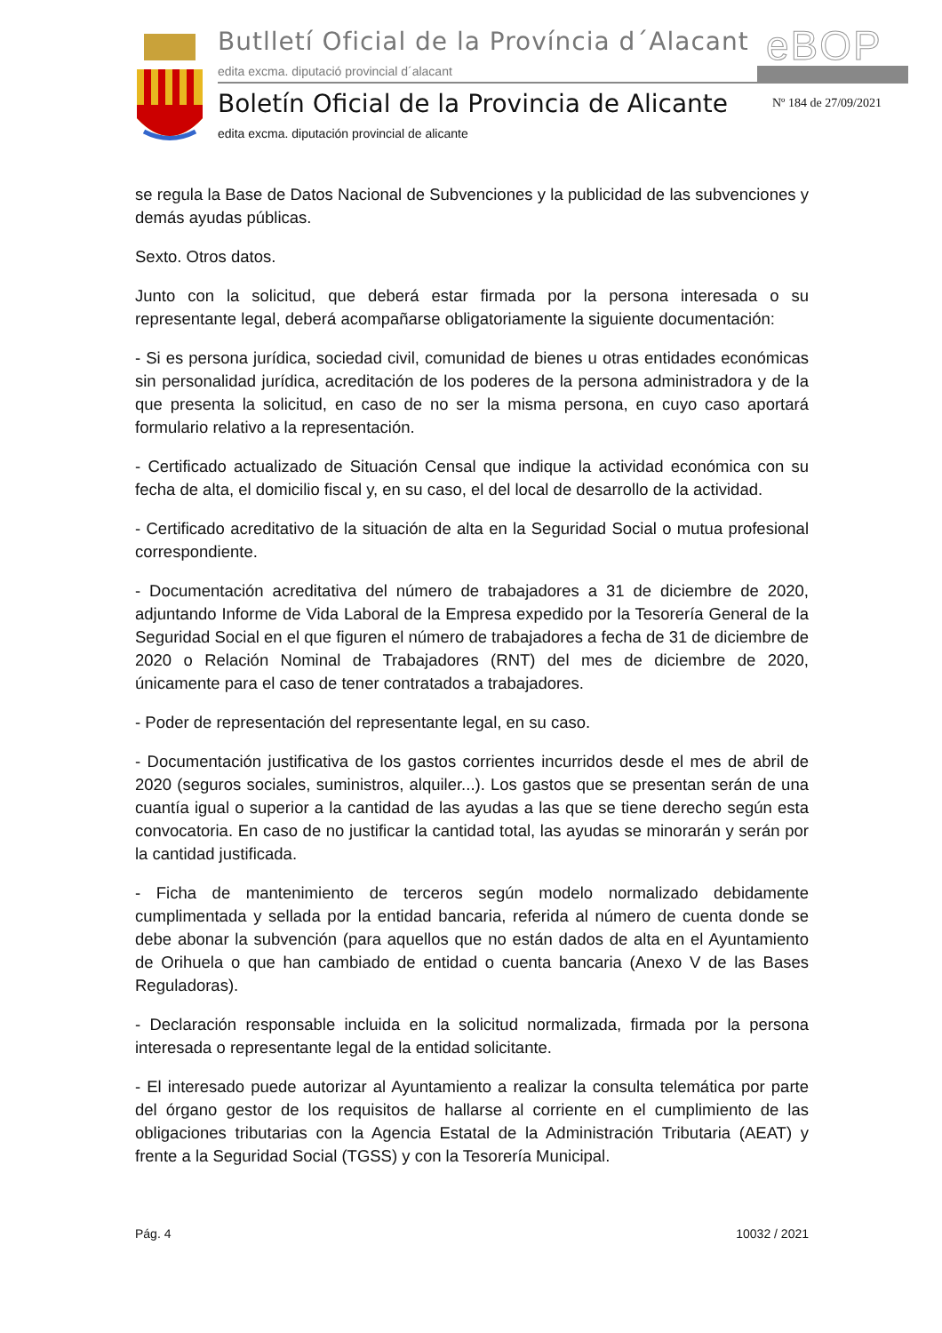Butlletí Oficial de la Província d´Alacant
eBOP
edita excma. diputació provincial d´alacant
Boletín Oficial de la Provincia de Alicante
Nº 184 de 27/09/2021
edita excma. diputación provincial de alicante
se regula la Base de Datos Nacional de Subvenciones y la publicidad de las subvenciones y demás ayudas públicas.
Sexto. Otros datos.
Junto con la solicitud, que deberá estar firmada por la persona interesada o su representante legal, deberá acompañarse obligatoriamente la siguiente documentación:
- Si es persona jurídica, sociedad civil, comunidad de bienes u otras entidades económicas sin personalidad jurídica, acreditación de los poderes de la persona administradora y de la que presenta la solicitud, en caso de no ser la misma persona, en cuyo caso aportará formulario relativo a la representación.
- Certificado actualizado de Situación Censal que indique la actividad económica con su fecha de alta, el domicilio fiscal y, en su caso, el del local de desarrollo de la actividad.
- Certificado acreditativo de la situación de alta en la Seguridad Social o mutua profesional correspondiente.
- Documentación acreditativa del número de trabajadores a 31 de diciembre de 2020, adjuntando Informe de Vida Laboral de la Empresa expedido por la Tesorería General de la Seguridad Social en el que figuren el número de trabajadores a fecha de 31 de diciembre de 2020 o Relación Nominal de Trabajadores (RNT) del mes de diciembre de 2020, únicamente para el caso de tener contratados a trabajadores.
- Poder de representación del representante legal, en su caso.
- Documentación justificativa de los gastos corrientes incurridos desde el mes de abril de 2020 (seguros sociales, suministros, alquiler...). Los gastos que se presentan serán de una cuantía igual o superior a la cantidad de las ayudas a las que se tiene derecho según esta convocatoria. En caso de no justificar la cantidad total, las ayudas se minorarán y serán por la cantidad justificada.
- Ficha de mantenimiento de terceros según modelo normalizado debidamente cumplimentada y sellada por la entidad bancaria, referida al número de cuenta donde se debe abonar la subvención (para aquellos que no están dados de alta en el Ayuntamiento de Orihuela o que han cambiado de entidad o cuenta bancaria (Anexo V de las Bases Reguladoras).
- Declaración responsable incluida en la solicitud normalizada, firmada por la persona interesada o representante legal de la entidad solicitante.
- El interesado puede autorizar al Ayuntamiento a realizar la consulta telemática por parte del órgano gestor de los requisitos de hallarse al corriente en el cumplimiento de las obligaciones tributarias con la Agencia Estatal de la Administración Tributaria (AEAT) y frente a la Seguridad Social (TGSS) y con la Tesorería Municipal.
Pág. 4 10032 / 2021